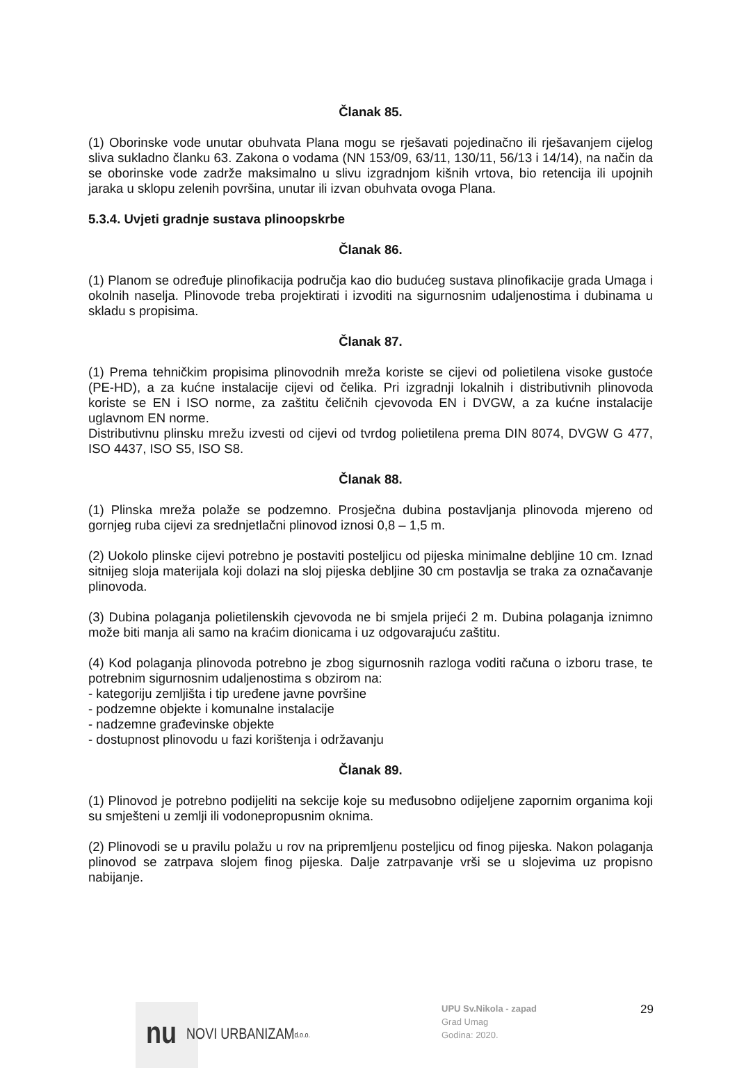Članak 85.
(1) Oborinske vode unutar obuhvata Plana mogu se rješavati pojedinačno ili rješavanjem cijelog sliva sukladno članku 63. Zakona o vodama (NN 153/09, 63/11, 130/11, 56/13 i 14/14), na način da se oborinske vode zadrže maksimalno u slivu izgradnjom kišnih vrtova, bio retencija ili upojnih jaraka u sklopu zelenih površina, unutar ili izvan obuhvata ovoga Plana.
5.3.4. Uvjeti gradnje sustava plinoopskrbe
Članak 86.
(1) Planom se određuje plinofikacija područja kao dio budućeg sustava plinofikacije grada Umaga i okolnih naselja. Plinovode treba projektirati i izvoditi na sigurnosnim udaljenostima i dubinama u skladu s propisima.
Članak 87.
(1) Prema tehničkim propisima plinovodnih mreža koriste se cijevi od polietilena visoke gustoće (PE-HD), a za kućne instalacije cijevi od čelika. Pri izgradnji lokalnih i distributivnih plinovoda koriste se EN i ISO norme, za zaštitu čeličnih cjevovoda EN i DVGW, a za kućne instalacije uglavnom EN norme.
Distributivnu plinsku mrežu izvesti od cijevi od tvrdog polietilena prema DIN 8074, DVGW G 477, ISO 4437, ISO S5, ISO S8.
Članak 88.
(1) Plinska mreža polaže se podzemno. Prosječna dubina postavljanja plinovoda mjereno od gornjeg ruba cijevi za srednjetlačni plinovod iznosi 0,8 – 1,5 m.
(2) Uokolo plinske cijevi potrebno je postaviti posteljicu od pijeska minimalne debljine 10 cm. Iznad sitnijeg sloja materijala koji dolazi na sloj pijeska debljine 30 cm postavlja se traka za označavanje plinovoda.
(3) Dubina polaganja polietilenskih cjevovoda ne bi smjela prijeći 2 m. Dubina polaganja iznimno može biti manja ali samo na kraćim dionicama i uz odgovarajuću zaštitu.
(4) Kod polaganja plinovoda potrebno je zbog sigurnosnih razloga voditi računa o izboru trase, te potrebnim sigurnosnim udaljenostima s obzirom na:
- kategoriju zemljišta i tip uređene javne površine
- podzemne objekte i komunalne instalacije
- nadzemne građevinske objekte
- dostupnost plinovodu u fazi korištenja i održavanju
Članak 89.
(1) Plinovod je potrebno podijeliti na sekcije koje su međusobno odijeljene zapornim organima koji su smješteni u zemlji ili vodonepropusnim oknima.
(2) Plinovodi se u pravilu polažu u rov na pripremljenu posteljicu od finog pijeska. Nakon polaganja plinovod se zatrpava slojem finog pijeska. Dalje zatrpavanje vrši se u slojevima uz propisno nabijanje.
nu NOVI URBANIZAM d.o.o.
UPU Sv.Nikola - zapad
Grad Umag
Godina: 2020.
29